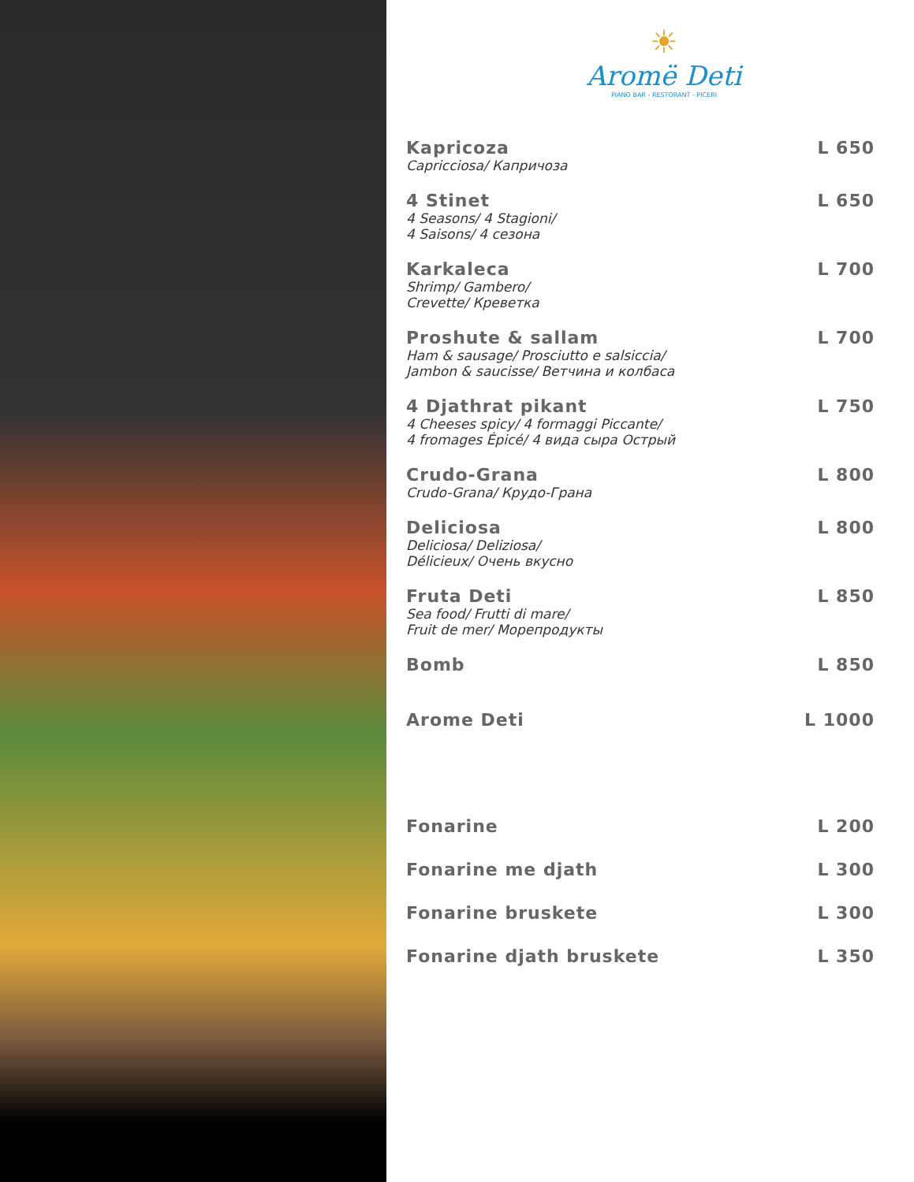☀
Aromë Deti
PIANO BAR - RESTORANT - PICERI
Kapricoza
Capricciosa/ Капричоза
L 650
4 Stinet
4 Seasons/ 4 Stagioni/
4 Saisons/ 4 сезона
L 650
Karkaleca
Shrimp/ Gambero/
Crevette/ Креветка
L 700
Proshute & sallam
Ham & sausage/ Prosciutto e salsiccia/
Jambon & saucisse/ Ветчина и колбаса
L 700
4 Djathrat pikant
4 Cheeses spicy/ 4 formaggi Piccante/
4 fromages Épicé/ 4 вида сыра Острый
L 750
Crudo-Grana
Crudo-Grana/ Крудо-Грана
L 800
Deliciosa
Deliciosa/ Deliziosa/
Délicieux/ Очень вкусно
L 800
Fruta Deti
Sea food/ Frutti di mare/
Fruit de mer/ Морепродукты
L 850
Bomb L 850
Arome Deti L 1000
Fonarine L 200
Fonarine me djath L 300
Fonarine bruskete L 300
Fonarine djath bruskete L 350